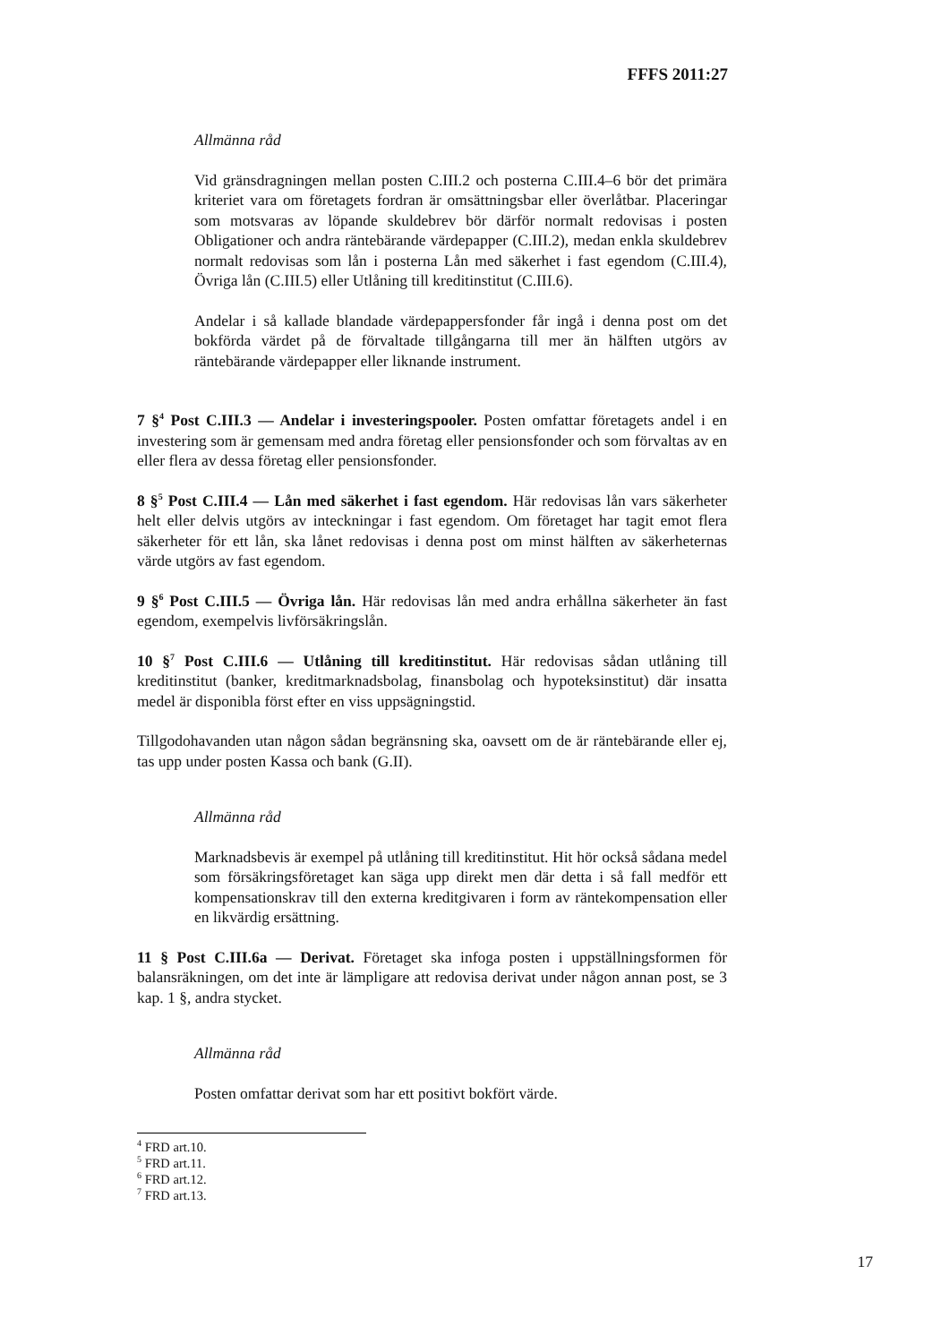FFFS 2011:27
Allmänna råd
Vid gränsdragningen mellan posten C.III.2 och posterna C.III.4–6 bör det primära kriteriet vara om företagets fordran är omsättningsbar eller överlåtbar. Placeringar som motsvaras av löpande skuldebrev bör därför normalt redovisas i posten Obligationer och andra räntebärande värdepapper (C.III.2), medan enkla skuldebrev normalt redovisas som lån i posterna Lån med säkerhet i fast egendom (C.III.4), Övriga lån (C.III.5) eller Utlåning till kreditinstitut (C.III.6).
Andelar i så kallade blandade värdepappersfonder får ingå i denna post om det bokförda värdet på de förvaltade tillgångarna till mer än hälften utgörs av räntebärande värdepapper eller liknande instrument.
7 §<sup>4</sup> Post C.III.3 — Andelar i investeringspooler. Posten omfattar företagets andel i en investering som är gemensam med andra företag eller pensionsfonder och som förvaltas av en eller flera av dessa företag eller pensionsfonder.
8 §<sup>5</sup> Post C.III.4 — Lån med säkerhet i fast egendom. Här redovisas lån vars säkerheter helt eller delvis utgörs av inteckningar i fast egendom. Om företaget har tagit emot flera säkerheter för ett lån, ska lånet redovisas i denna post om minst hälften av säkerheternas värde utgörs av fast egendom.
9 §<sup>6</sup> Post C.III.5 — Övriga lån. Här redovisas lån med andra erhållna säkerheter än fast egendom, exempelvis livförsäkringslån.
10 §<sup>7</sup> Post C.III.6 — Utlåning till kreditinstitut. Här redovisas sådan utlåning till kreditinstitut (banker, kreditmarknadsbolag, finansbolag och hypoteksinstitut) där insatta medel är disponibla först efter en viss uppsägningstid.
Tillgodohavanden utan någon sådan begränsning ska, oavsett om de är räntebärande eller ej, tas upp under posten Kassa och bank (G.II).
Allmänna råd
Marknadsbevis är exempel på utlåning till kreditinstitut. Hit hör också sådana medel som försäkringsföretaget kan säga upp direkt men där detta i så fall medför ett kompensationskrav till den externa kreditgivaren i form av räntekompensation eller en likvärdig ersättning.
11 § Post C.III.6a — Derivat. Företaget ska infoga posten i uppställningsformen för balansräkningen, om det inte är lämpligare att redovisa derivat under någon annan post, se 3 kap. 1 §, andra stycket.
Allmänna råd
Posten omfattar derivat som har ett positivt bokfört värde.
<sup>4</sup> FRD art.10.
<sup>5</sup> FRD art.11.
<sup>6</sup> FRD art.12.
<sup>7</sup> FRD art.13.
17